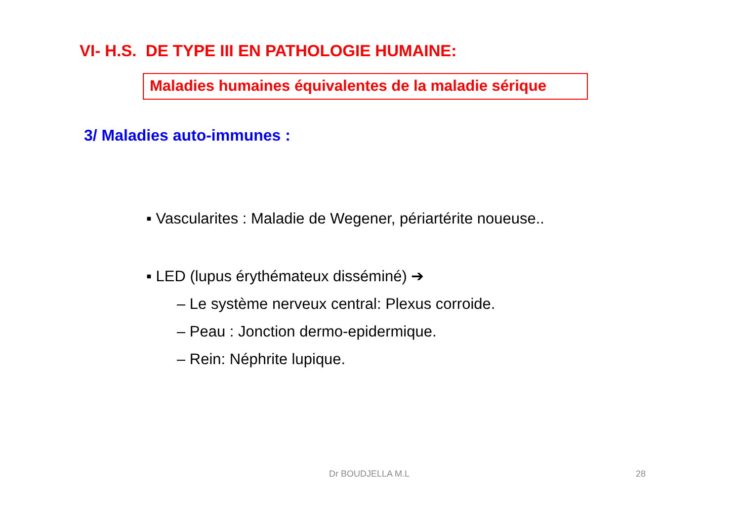VI- H.S. DE TYPE III EN PATHOLOGIE HUMAINE:
Maladies humaines équivalentes de la maladie sérique
3/ Maladies auto-immunes :
▪ Vascularites : Maladie de Wegener, périartérite noueuse..
▪ LED (lupus érythémateux disséminé) ➔
– Le système nerveux central: Plexus corroide.
– Peau : Jonction dermo-epidermique.
– Rein: Néphrite lupique.
Dr BOUDJELLA M.L 28